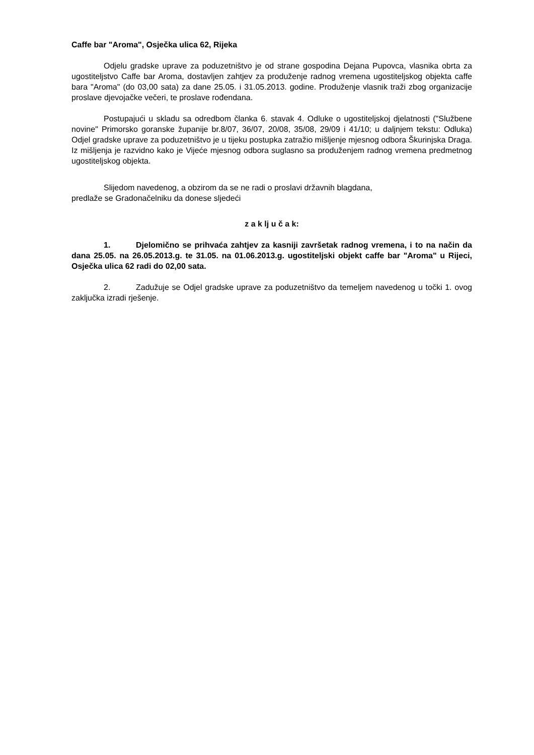Caffe bar "Aroma", Osječka ulica 62, Rijeka
Odjelu gradske uprave za poduzetništvo je od strane gospodina Dejana Pupovca, vlasnika obrta za ugostiteljstvo Caffe bar Aroma, dostavljen zahtjev za produženje radnog vremena ugostiteljskog objekta caffe bara "Aroma" (do 03,00 sata) za dane 25.05. i 31.05.2013. godine. Produženje vlasnik traži zbog organizacije proslave djevojačke večeri, te proslave rođendana.
Postupajući u skladu sa odredbom članka 6. stavak 4. Odluke o ugostiteljskoj djelatnosti ("Službene novine" Primorsko goranske županije br.8/07, 36/07, 20/08, 35/08, 29/09 i 41/10; u daljnjem tekstu: Odluka) Odjel gradske uprave za poduzetništvo je u tijeku postupka zatražio mišljenje mjesnog odbora Škurinjska Draga. Iz mišljenja je razvidno kako je Vijeće mjesnog odbora suglasno sa produženjem radnog vremena predmetnog ugostiteljskog objekta.
Slijedom navedenog, a obzirom da se ne radi o proslavi državnih blagdana,
predlaže se Gradonačelniku da donese sljedeći
z a k lj u č a k:
1. Djelomično se prihvaća zahtjev za kasniji završetak radnog vremena, i to na način da dana 25.05. na 26.05.2013.g. te 31.05. na 01.06.2013.g. ugostiteljski objekt caffe bar "Aroma" u Rijeci, Osječka ulica 62 radi do 02,00 sata.
2. Zadužuje se Odjel gradske uprave za poduzetništvo da temeljem navedenog u točki 1. ovog zaključka izradi rješenje.